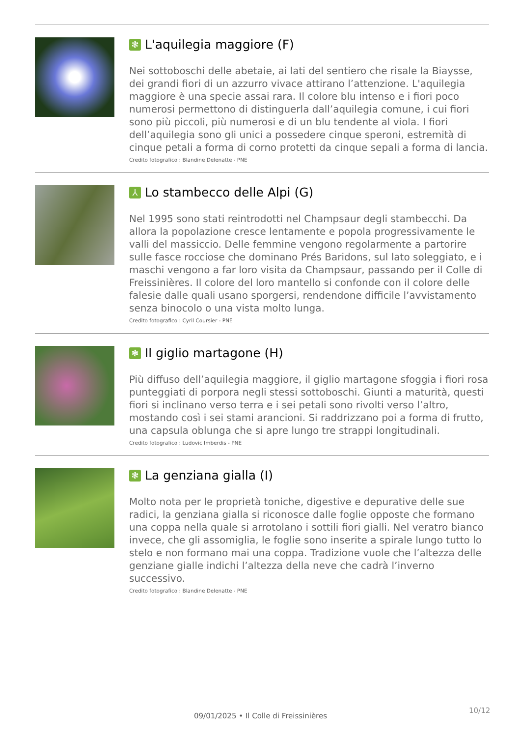❃ L'aquilegia maggiore (F)
Nei sottoboschi delle abetaie, ai lati del sentiero che risale la Biaysse, dei grandi fiori di un azzurro vivace attirano l’attenzione. L'aquilegia maggiore è una specie assai rara. Il colore blu intenso e i fiori poco numerosi permettono di distinguerla dall’aquilegia comune, i cui fiori sono più piccoli, più numerosi e di un blu tendente al viola. I fiori dell’aquilegia sono gli unici a possedere cinque speroni, estremità di cinque petali a forma di corno protetti da cinque sepali a forma di lancia.
Credito fotografico : Blandine Delenatte - PNE
⅄ Lo stambecco delle Alpi (G)
Nel 1995 sono stati reintrodotti nel Champsaur degli stambecchi. Da allora la popolazione cresce lentamente e popola progressivamente le valli del massiccio. Delle femmine vengono regolarmente a partorire sulle fasce rocciose che dominano Prés Baridons, sul lato soleggiato, e i maschi vengono a far loro visita da Champsaur, passando per il Colle di Freissinières. Il colore del loro mantello si confonde con il colore delle falesie dalle quali usano sporgersi, rendendone difficile l’avvistamento senza binocolo o una vista molto lunga.
Credito fotografico : Cyril Coursier - PNE
❃ Il giglio martagone (H)
Più diffuso dell’aquilegia maggiore, il giglio martagone sfoggia i fiori rosa punteggiati di porpora negli stessi sottoboschi. Giunti a maturità, questi fiori si inclinano verso terra e i sei petali sono rivolti verso l’altro, mostando così i sei stami arancioni. Si raddrizzano poi a forma di frutto, una capsula oblunga che si apre lungo tre strappi longitudinali.
Credito fotografico : Ludovic Imberdis - PNE
❃ La genziana gialla (I)
Molto nota per le proprietà toniche, digestive e depurative delle sue radici, la genziana gialla si riconosce dalle foglie opposte che formano una coppa nella quale si arrotolano i sottili fiori gialli. Nel veratro bianco invece, che gli assomiglia, le foglie sono inserite a spirale lungo tutto lo stelo e non formano mai una coppa. Tradizione vuole che l’altezza delle genziane gialle indichi l’altezza della neve che cadrà l’inverno successivo.
Credito fotografico : Blandine Delenatte - PNE
10/12
09/01/2025 • Il Colle di Freissinières